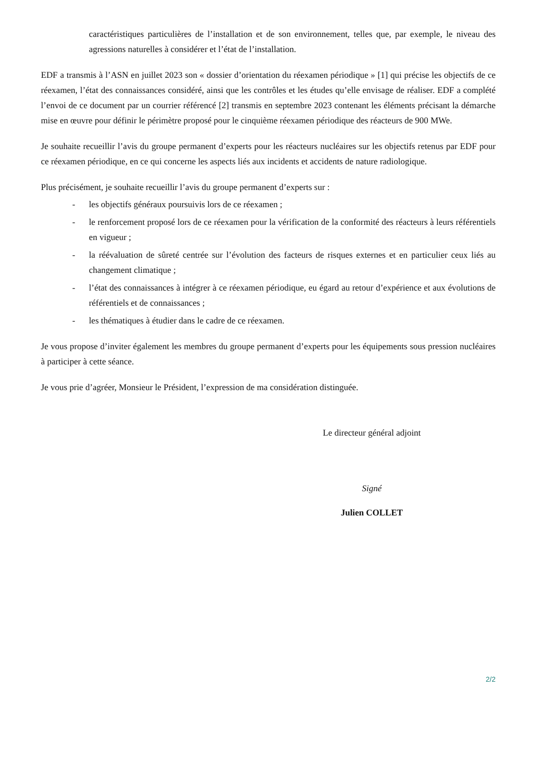caractéristiques particulières de l’installation et de son environnement, telles que, par exemple, le niveau des agressions naturelles à considérer et l’état de l’installation.
EDF a transmis à l’ASN en juillet 2023 son « dossier d’orientation du réexamen périodique » [1] qui précise les objectifs de ce réexamen, l’état des connaissances considéré, ainsi que les contrôles et les études qu’elle envisage de réaliser. EDF a complété l’envoi de ce document par un courrier référencé [2] transmis en septembre 2023 contenant les éléments précisant la démarche mise en œuvre pour définir le périmètre proposé pour le cinquième réexamen périodique des réacteurs de 900 MWe.
Je souhaite recueillir l’avis du groupe permanent d’experts pour les réacteurs nucléaires sur les objectifs retenus par EDF pour ce réexamen périodique, en ce qui concerne les aspects liés aux incidents et accidents de nature radiologique.
Plus précisément, je souhaite recueillir l’avis du groupe permanent d’experts sur :
- les objectifs généraux poursuivis lors de ce réexamen ;
- le renforcement proposé lors de ce réexamen pour la vérification de la conformité des réacteurs à leurs référentiels en vigueur ;
- la réévaluation de sûreté centrée sur l’évolution des facteurs de risques externes et en particulier ceux liés au changement climatique ;
- l’état des connaissances à intégrer à ce réexamen périodique, eu égard au retour d’expérience et aux évolutions de référentiels et de connaissances ;
- les thématiques à étudier dans le cadre de ce réexamen.
Je vous propose d’inviter également les membres du groupe permanent d’experts pour les équipements sous pression nucléaires à participer à cette séance.
Je vous prie d’agréer, Monsieur le Président, l’expression de ma considération distinguée.
Le directeur général adjoint
Signé
Julien COLLET
2/2